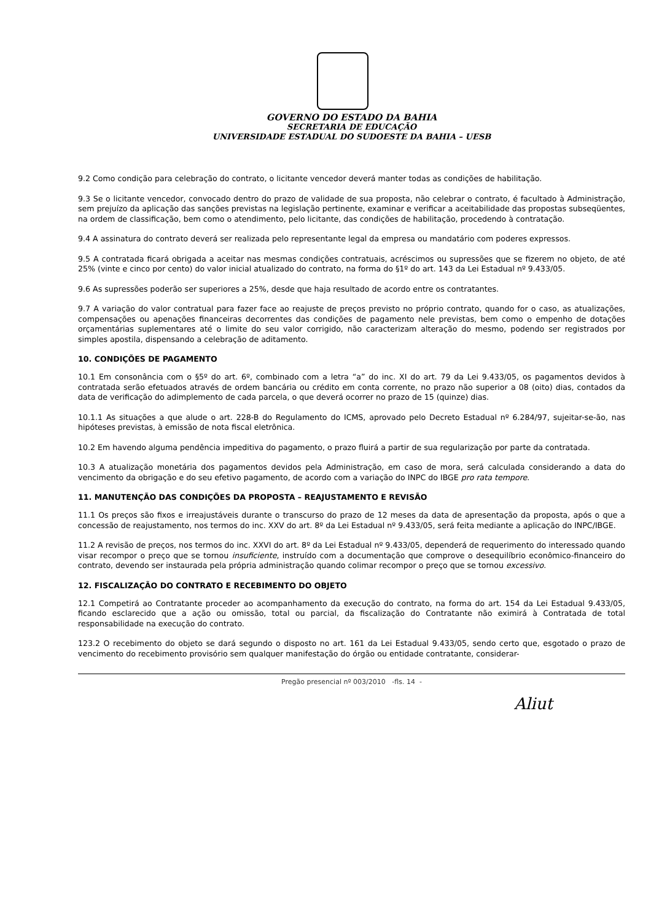GOVERNO DO ESTADO DA BAHIA
SECRETARIA DE EDUCAÇÃO
UNIVERSIDADE ESTADUAL DO SUDOESTE DA BAHIA – UESB
9.2 Como condição para celebração do contrato, o licitante vencedor deverá manter todas as condições de habilitação.
9.3 Se o licitante vencedor, convocado dentro do prazo de validade de sua proposta, não celebrar o contrato, é facultado à Administração, sem prejuízo da aplicação das sanções previstas na legislação pertinente, examinar e verificar a aceitabilidade das propostas subseqüentes, na ordem de classificação, bem como o atendimento, pelo licitante, das condições de habilitação, procedendo à contratação.
9.4 A assinatura do contrato deverá ser realizada pelo representante legal da empresa ou mandatário com poderes expressos.
9.5 A contratada ficará obrigada a aceitar nas mesmas condições contratuais, acréscimos ou supressões que se fizerem no objeto, de até 25% (vinte e cinco por cento) do valor inicial atualizado do contrato, na forma do §1º do art. 143 da Lei Estadual nº 9.433/05.
9.6 As supressões poderão ser superiores a 25%, desde que haja resultado de acordo entre os contratantes.
9.7 A variação do valor contratual para fazer face ao reajuste de preços previsto no próprio contrato, quando for o caso, as atualizações, compensações ou apenações financeiras decorrentes das condições de pagamento nele previstas, bem como o empenho de dotações orçamentárias suplementares até o limite do seu valor corrigido, não caracterizam alteração do mesmo, podendo ser registrados por simples apostila, dispensando a celebração de aditamento.
10. CONDIÇÕES DE PAGAMENTO
10.1 Em consonância com o §5º do art. 6º, combinado com a letra “a” do inc. XI do art. 79 da Lei 9.433/05, os pagamentos devidos à contratada serão efetuados através de ordem bancária ou crédito em conta corrente, no prazo não superior a 08 (oito) dias, contados da data de verificação do adimplemento de cada parcela, o que deverá ocorrer no prazo de 15 (quinze) dias.
10.1.1 As situações a que alude o art. 228-B do Regulamento do ICMS, aprovado pelo Decreto Estadual nº 6.284/97, sujeitar-se-ão, nas hipóteses previstas, à emissão de nota fiscal eletrônica.
10.2 Em havendo alguma pendência impeditiva do pagamento, o prazo fluirá a partir de sua regularização por parte da contratada.
10.3 A atualização monetária dos pagamentos devidos pela Administração, em caso de mora, será calculada considerando a data do vencimento da obrigação e do seu efetivo pagamento, de acordo com a variação do INPC do IBGE pro rata tempore.
11. MANUTENÇÃO DAS CONDIÇÕES DA PROPOSTA – REAJUSTAMENTO E REVISÃO
11.1 Os preços são fixos e irreajustáveis durante o transcurso do prazo de 12 meses da data de apresentação da proposta, após o que a concessão de reajustamento, nos termos do inc. XXV do art. 8º da Lei Estadual nº 9.433/05, será feita mediante a aplicação do INPC/IBGE.
11.2 A revisão de preços, nos termos do inc. XXVI do art. 8º da Lei Estadual nº 9.433/05, dependerá de requerimento do interessado quando visar recompor o preço que se tornou insuficiente, instruído com a documentação que comprove o desequilíbrio econômico-financeiro do contrato, devendo ser instaurada pela própria administração quando colimar recompor o preço que se tornou excessivo.
12. FISCALIZAÇÃO DO CONTRATO E RECEBIMENTO DO OBJETO
12.1 Competirá ao Contratante proceder ao acompanhamento da execução do contrato, na forma do art. 154 da Lei Estadual 9.433/05, ficando esclarecido que a ação ou omissão, total ou parcial, da fiscalização do Contratante não eximirá à Contratada de total responsabilidade na execução do contrato.
123.2 O recebimento do objeto se dará segundo o disposto no art. 161 da Lei Estadual 9.433/05, sendo certo que, esgotado o prazo de vencimento do recebimento provisório sem qualquer manifestação do órgão ou entidade contratante, considerar-
Pregão presencial nº 003/2010 -fls. 14 -
Aliut